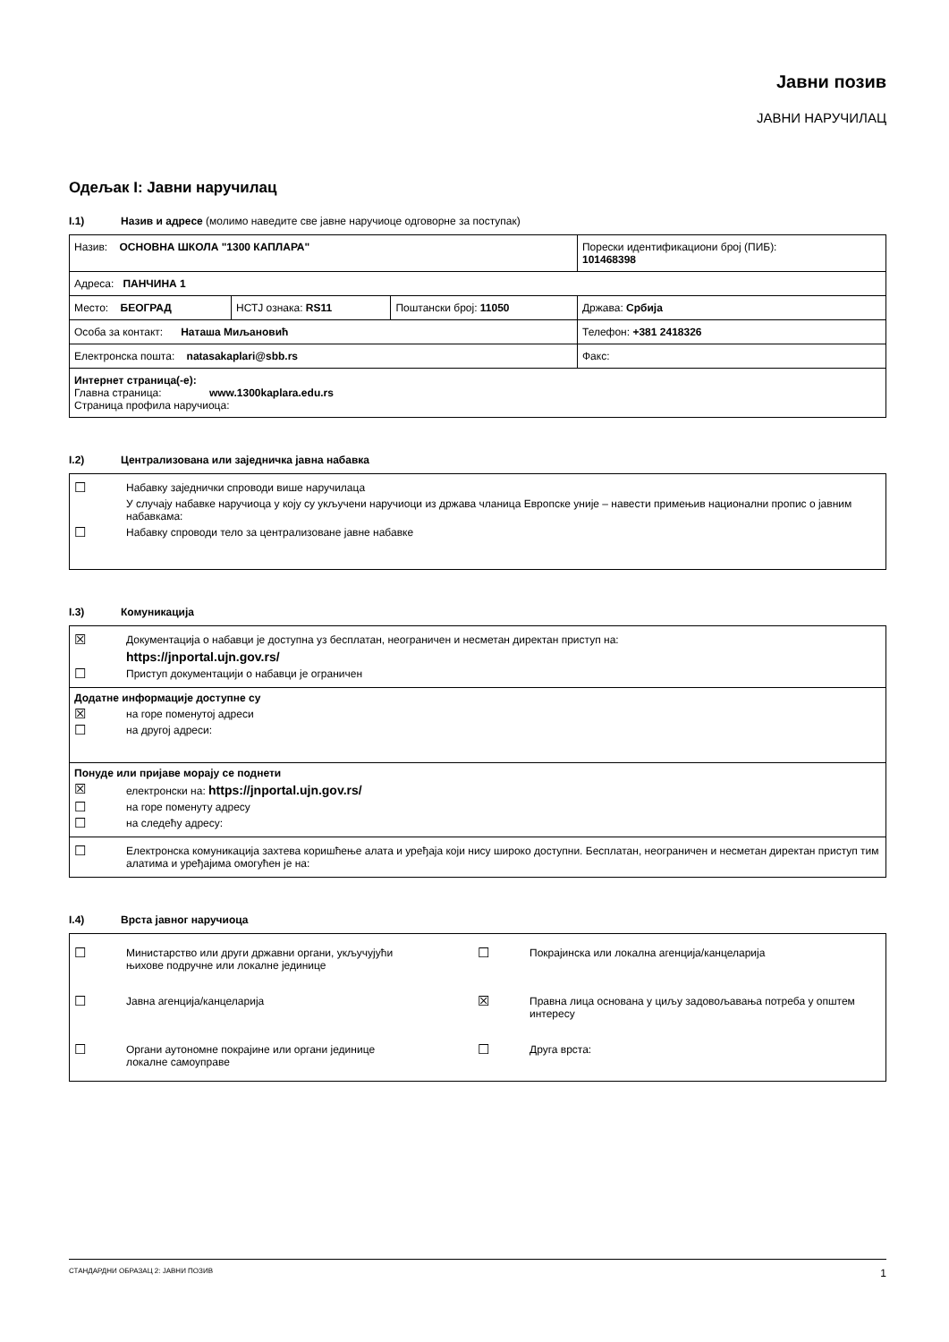Јавни позив
ЈАВНИ НАРУЧИЛАЦ
Одељак I: Јавни наручилац
I.1) Назив и адресе (молимо наведите све јавне наручиоце одговорне за поступак)
| Назив: ОСНОВНА ШКОЛА "1300 КАПЛАРА" | | | Порески идентификациони број (ПИБ): 101468398 |
| Адреса: ПАНЧИНА 1 | | | |
| Место: БЕОГРАД | НСТЈ ознака: RS11 | Поштански број: 11050 | Држава: Србија |
| Особа за контакт: Наташа Миљановић | | | Телефон: +381 2418326 |
| Електронска пошта: natasakaplari@sbb.rs | | | Факс: |
| Интернет страница(-е): Главна страница: www.1300kaplara.edu.rs Страница профила наручиоца: | | | |
I.2) Централизована или заједничка јавна набавка
☐ Набавку заједнички спроводи више наручилаца
У случају набавке наручиоца у коју су укључени наручиоци из држава чланица Европске уније – навести примењив национални пропис о јавним набавкама:
☐ Набавку спроводи тело за централизоване јавне набавке
I.3) Комуникација
☒ Документација о набавци је доступна уз бесплатан, неограничен и несметан директан приступ на:
https://jnportal.ujn.gov.rs/
☐ Приступ документацији о набавци је ограничен
Додатне информације доступне су
☒ на горе поменутој адреси
☐ на другој адреси:
Понуде или пријаве морају се поднети
☒ електронски на: https://jnportal.ujn.gov.rs/
☐ на горе поменуту адресу
☐ на следећу адресу:
☐ Електронска комуникација захтева коришћење алата и уређаја који нису широко доступни. Бесплатан, неограничен и несметан директан приступ тим алатима и уређајима омогућен је на:
I.4) Врста јавног наручиоца
☐ Министарство или други државни органи, укључујући
њихове подручне или локалне јединице
☐ Покрајинска или локална агенција/канцеларија
☐ Јавна агенција/канцеларија
☒ Правна лица основана у циљу задовољавања потреба у општем интересу
☐ Органи аутономне покрајине или органи јединице
локалне самоуправе
☐ Друга врста:
СТАНДАРДНИ ОБРАЗАЦ 2: ЈАВНИ ПОЗИВ 1